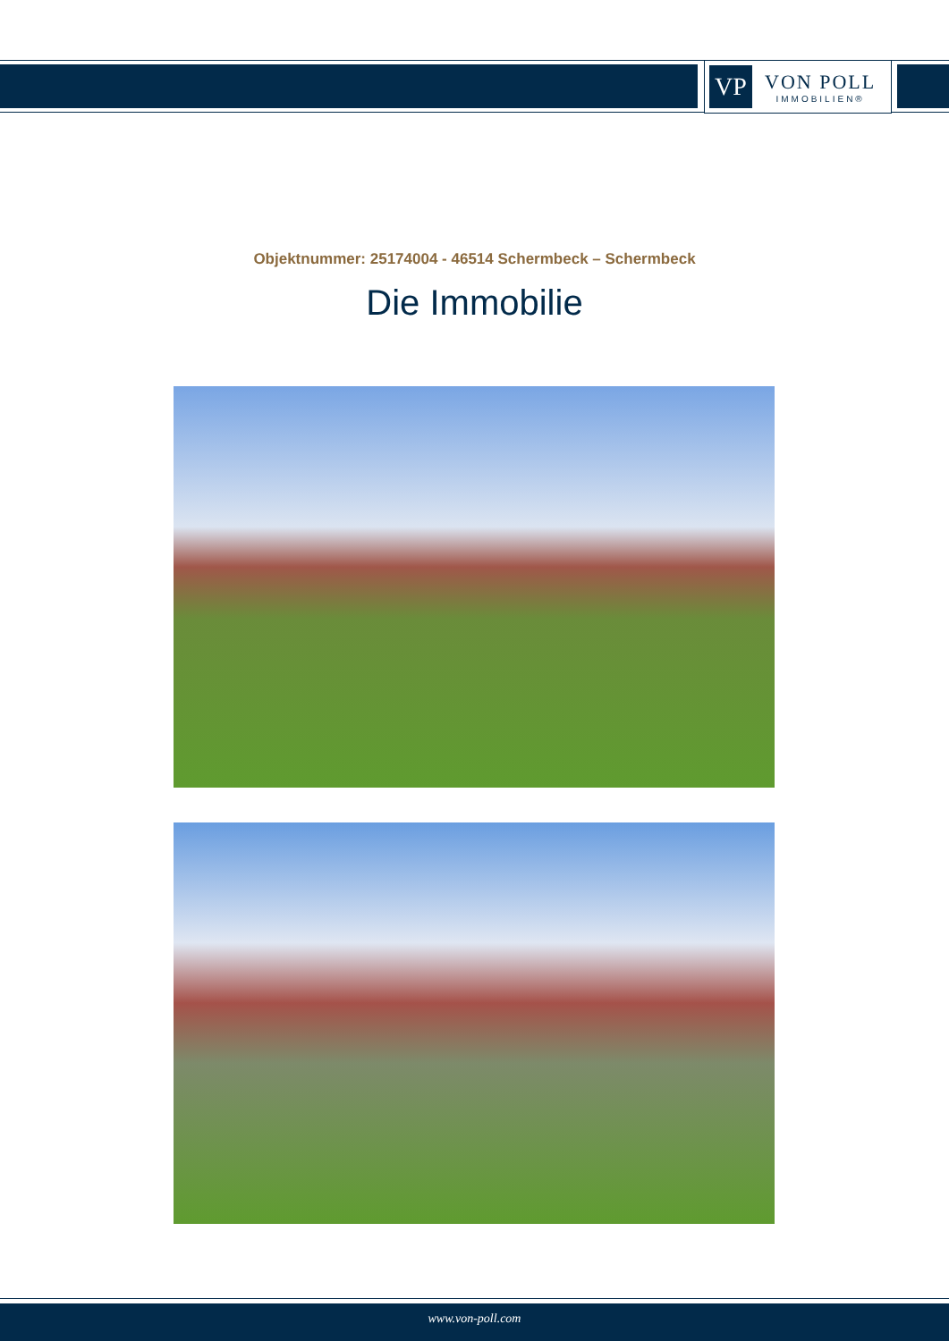VP
VON POLL
IMMOBILIEN®
Objektnummer: 25174004 - 46514 Schermbeck – Schermbeck
Die Immobilie
www.von-poll.com